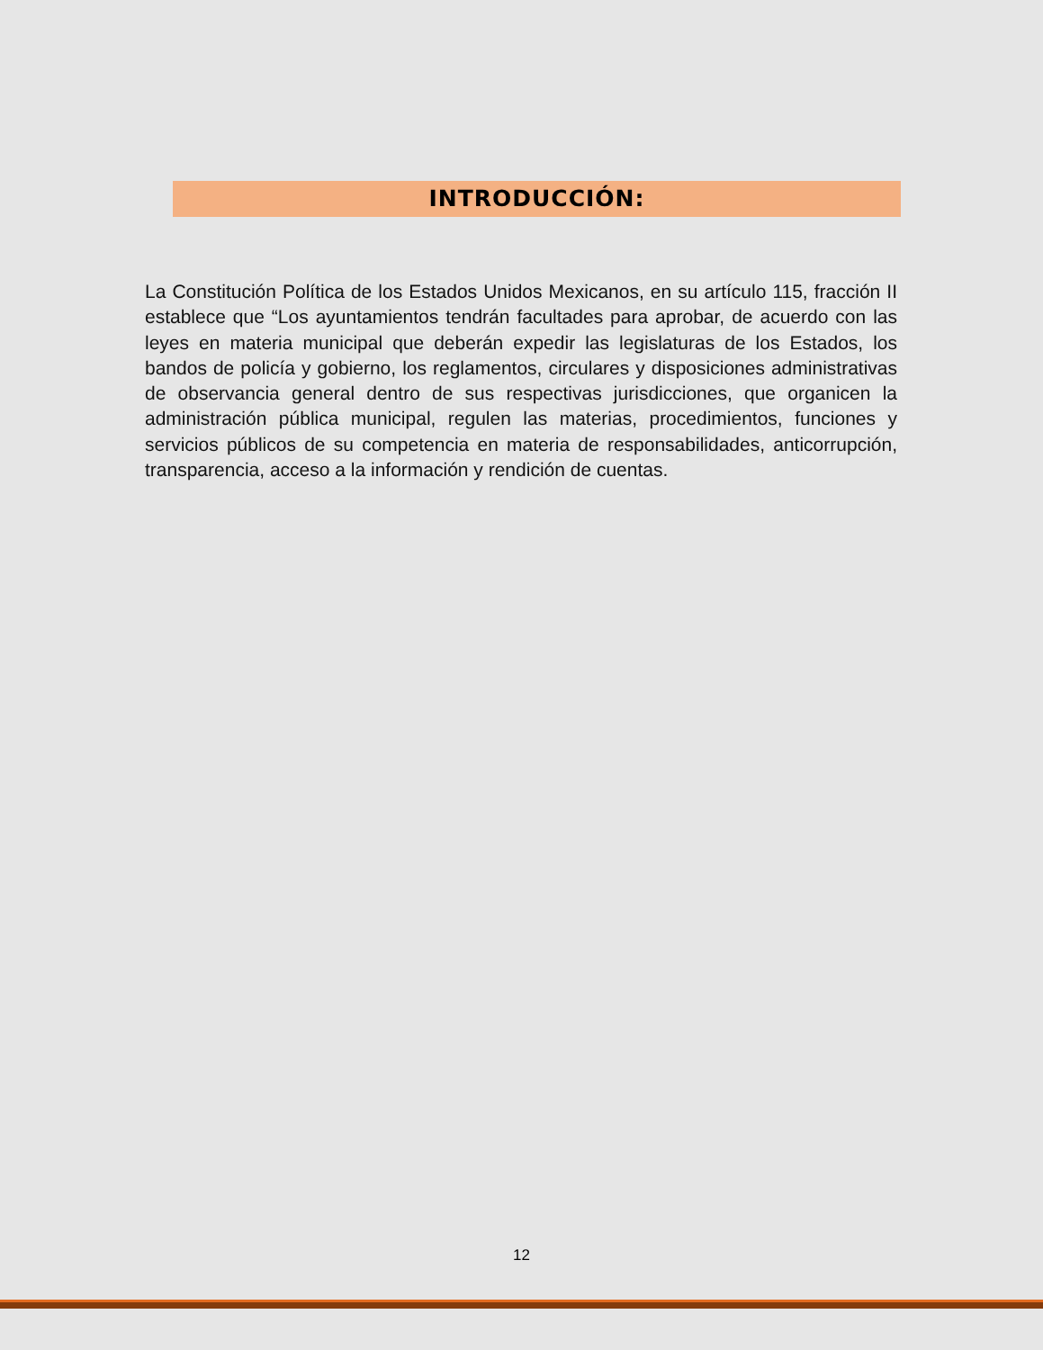INTRODUCCIÓN:
La Constitución Política de los Estados Unidos Mexicanos, en su artículo 115, fracción II establece que “Los ayuntamientos tendrán facultades para aprobar, de acuerdo con las leyes en materia municipal que deberán expedir las legislaturas de los Estados, los bandos de policía y gobierno, los reglamentos, circulares y disposiciones administrativas de observancia general dentro de sus respectivas jurisdicciones, que organicen la administración pública municipal, regulen las materias, procedimientos, funciones y servicios públicos de su competencia en materia de responsabilidades, anticorrupción, transparencia, acceso a la información y rendición de cuentas.
12